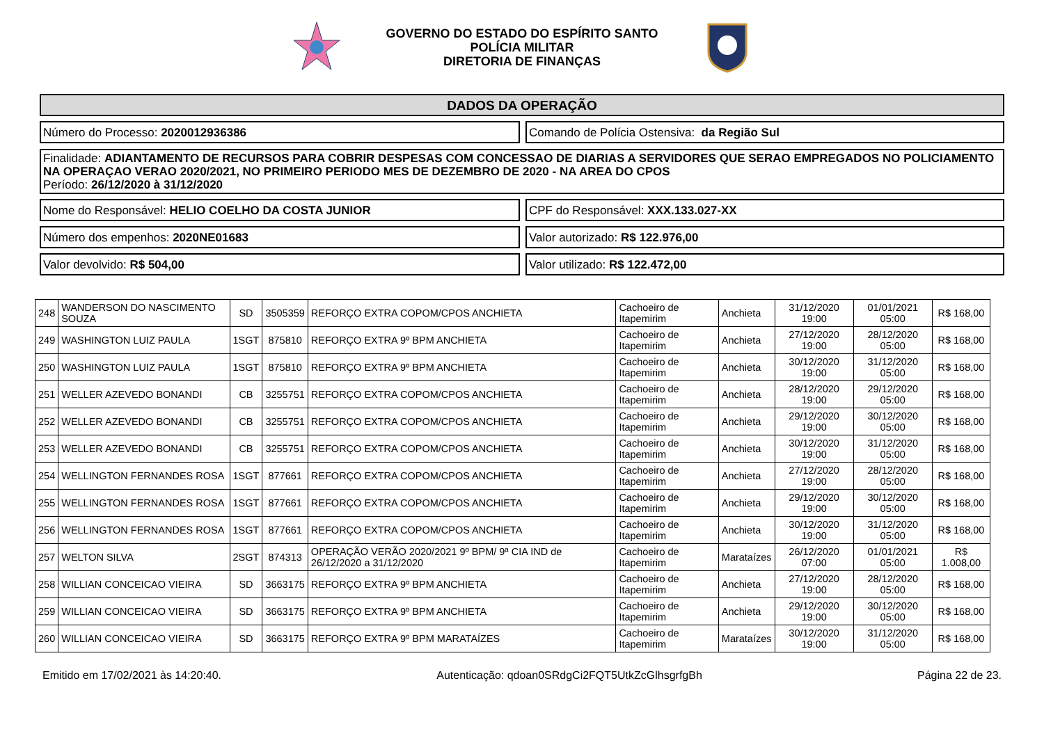GOVERNO DO ESTADO DO ESPÍRITO SANTO
POLÍCIA MILITAR
DIRETORIA DE FINANÇAS
DADOS DA OPERAÇÃO
Número do Processo: 2020012936386
Comando de Polícia Ostensiva: da Região Sul
Finalidade: ADIANTAMENTO DE RECURSOS PARA COBRIR DESPESAS COM CONCESSAO DE DIARIAS A SERVIDORES QUE SERAO EMPREGADOS NO POLICIAMENTO NA OPERAÇAO VERAO 2020/2021, NO PRIMEIRO PERIODO MES DE DEZEMBRO DE 2020 - NA AREA DO CPOS
Período: 26/12/2020 à 31/12/2020
Nome do Responsável: HELIO COELHO DA COSTA JUNIOR
CPF do Responsável: XXX.133.027-XX
Número dos empenhos: 2020NE01683
Valor autorizado: R$ 122.976,00
Valor devolvido: R$ 504,00 Valor utilizado: R$ 122.472,00
| 248 | WANDERSON DO NASCIMENTO SOUZA | SD | 3505359 | REFORÇO EXTRA COPOM/CPOS ANCHIETA | Cachoeiro de Itapemirim | Anchieta | 31/12/2020 19:00 | 01/01/2021 05:00 | R$ 168,00 |
| 249 | WASHINGTON LUIZ PAULA | 1SGT | 875810 | REFORÇO EXTRA 9º BPM ANCHIETA | Cachoeiro de Itapemirim | Anchieta | 27/12/2020 19:00 | 28/12/2020 05:00 | R$ 168,00 |
| 250 | WASHINGTON LUIZ PAULA | 1SGT | 875810 | REFORÇO EXTRA 9º BPM ANCHIETA | Cachoeiro de Itapemirim | Anchieta | 30/12/2020 19:00 | 31/12/2020 05:00 | R$ 168,00 |
| 251 | WELLER AZEVEDO BONANDI | CB | 3255751 | REFORÇO EXTRA COPOM/CPOS ANCHIETA | Cachoeiro de Itapemirim | Anchieta | 28/12/2020 19:00 | 29/12/2020 05:00 | R$ 168,00 |
| 252 | WELLER AZEVEDO BONANDI | CB | 3255751 | REFORÇO EXTRA COPOM/CPOS ANCHIETA | Cachoeiro de Itapemirim | Anchieta | 29/12/2020 19:00 | 30/12/2020 05:00 | R$ 168,00 |
| 253 | WELLER AZEVEDO BONANDI | CB | 3255751 | REFORÇO EXTRA COPOM/CPOS ANCHIETA | Cachoeiro de Itapemirim | Anchieta | 30/12/2020 19:00 | 31/12/2020 05:00 | R$ 168,00 |
| 254 | WELLINGTON FERNANDES ROSA | 1SGT | 877661 | REFORÇO EXTRA COPOM/CPOS ANCHIETA | Cachoeiro de Itapemirim | Anchieta | 27/12/2020 19:00 | 28/12/2020 05:00 | R$ 168,00 |
| 255 | WELLINGTON FERNANDES ROSA | 1SGT | 877661 | REFORÇO EXTRA COPOM/CPOS ANCHIETA | Cachoeiro de Itapemirim | Anchieta | 29/12/2020 19:00 | 30/12/2020 05:00 | R$ 168,00 |
| 256 | WELLINGTON FERNANDES ROSA | 1SGT | 877661 | REFORÇO EXTRA COPOM/CPOS ANCHIETA | Cachoeiro de Itapemirim | Anchieta | 30/12/2020 19:00 | 31/12/2020 05:00 | R$ 168,00 |
| 257 | WELTON SILVA | 2SGT | 874313 | OPERAÇÃO VERÃO 2020/2021 9º BPM/ 9ª CIA IND de 26/12/2020 a 31/12/2020 | Cachoeiro de Itapemirim | Marataízes | 26/12/2020 07:00 | 01/01/2021 05:00 | R$ 1.008,00 |
| 258 | WILLIAN CONCEICAO VIEIRA | SD | 3663175 | REFORÇO EXTRA 9º BPM ANCHIETA | Cachoeiro de Itapemirim | Anchieta | 27/12/2020 19:00 | 28/12/2020 05:00 | R$ 168,00 |
| 259 | WILLIAN CONCEICAO VIEIRA | SD | 3663175 | REFORÇO EXTRA 9º BPM ANCHIETA | Cachoeiro de Itapemirim | Anchieta | 29/12/2020 19:00 | 30/12/2020 05:00 | R$ 168,00 |
| 260 | WILLIAN CONCEICAO VIEIRA | SD | 3663175 | REFORÇO EXTRA 9º BPM MARATAÍZES | Cachoeiro de Itapemirim | Marataízes | 30/12/2020 19:00 | 31/12/2020 05:00 | R$ 168,00 |
Emitido em 17/02/2021 às 14:20:40. Autenticação: qdoan0SRdgCi2FQT5UtkZcGlhsgrfgBh Página 22 de 23.